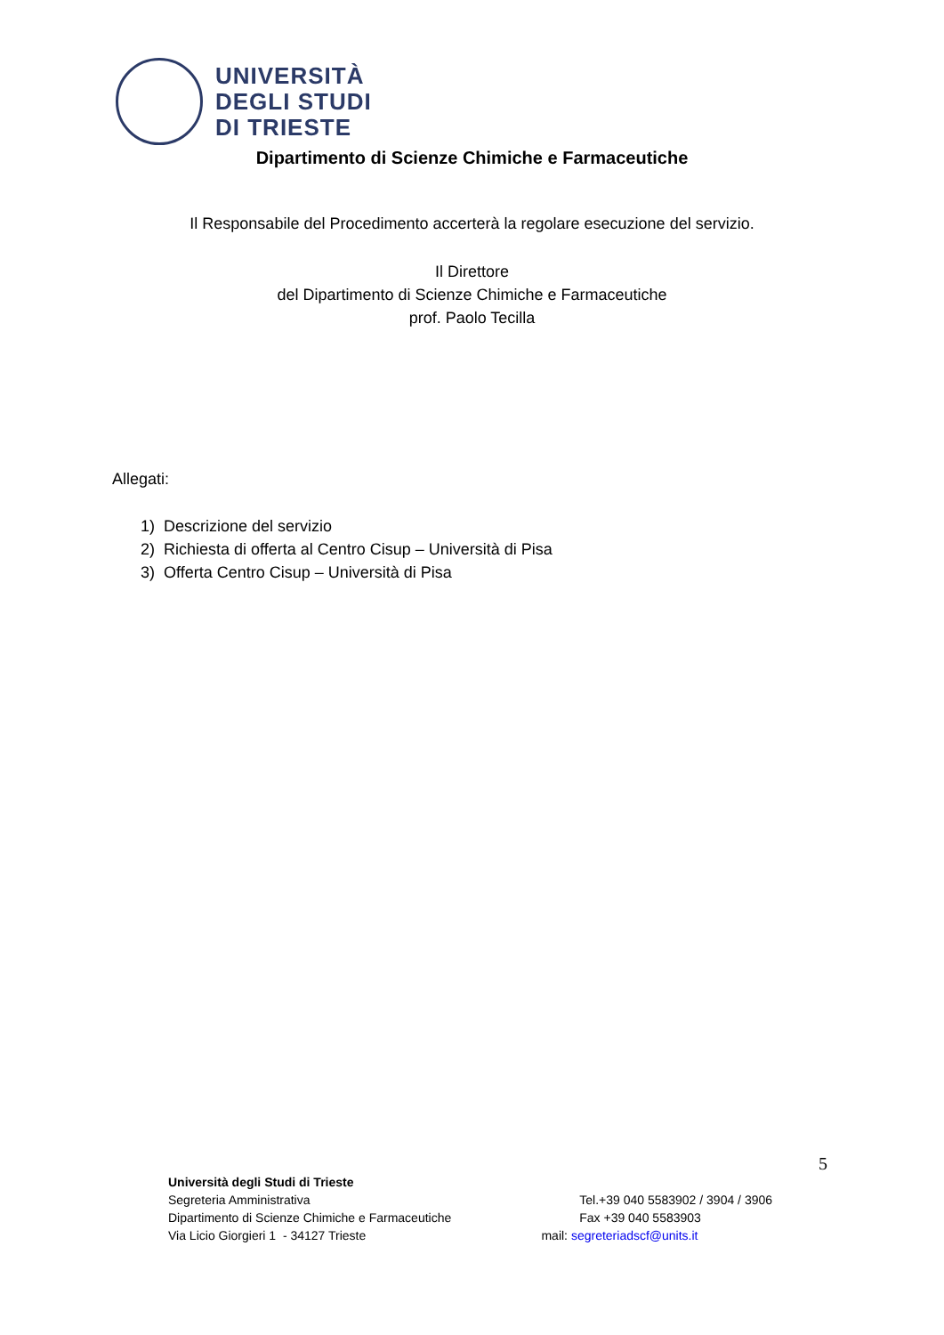UNIVERSITÀ
DEGLI STUDI
DI TRIESTE
Dipartimento di Scienze Chimiche e Farmaceutiche
Il Responsabile del Procedimento accerterà la regolare esecuzione del servizio.
Il Direttore
del Dipartimento di Scienze Chimiche e Farmaceutiche
prof. Paolo Tecilla
Allegati:
1) Descrizione del servizio
2) Richiesta di offerta al Centro Cisup – Università di Pisa
3) Offerta Centro Cisup – Università di Pisa
5
Università degli Studi di Trieste
Segreteria Amministrativa Tel.+39 040 5583902 / 3904 / 3906
Dipartimento di Scienze Chimiche e Farmaceutiche Fax +39 040 5583903
Via Licio Giorgieri 1 - 34127 Trieste mail: segreteriadscf@units.it